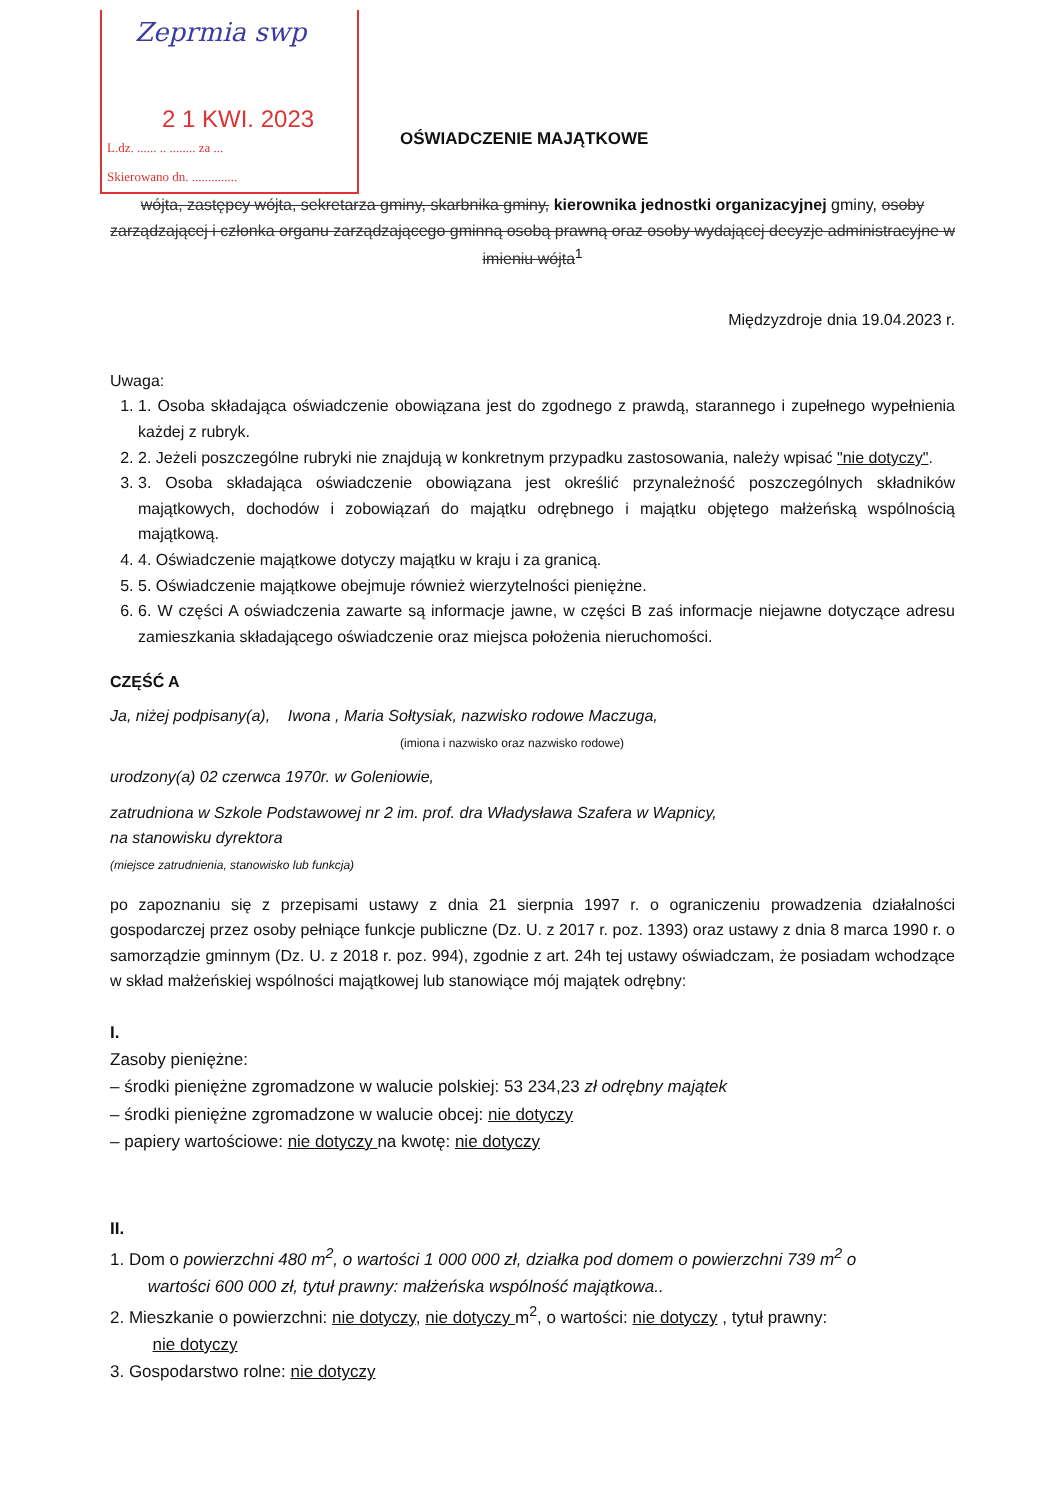2 1 KWI. 2023
L.dz. ...... .. ........ za ...
Skierowano dn. ..............
Zeprmia swp
OŚWIADCZENIE MAJĄTKOWE
wójta, zastępcy wójta, sekretarza gminy, skarbnika gminy, kierownika jednostki organizacyjnej gminy, osoby zarządzającej i członka organu zarządzającego gminną osobą prawną oraz osoby wydającej decyzje administracyjne w imieniu wójta<sup>1</sup>
Międzyzdroje dnia 19.04.2023 r.
Uwaga:
1. 1. Osoba składająca oświadczenie obowiązana jest do zgodnego z prawdą, starannego i zupełnego wypełnienia każdej z rubryk.
2. 2. Jeżeli poszczególne rubryki nie znajdują w konkretnym przypadku zastosowania, należy wpisać "nie dotyczy".
3. 3. Osoba składająca oświadczenie obowiązana jest określić przynależność poszczególnych składników majątkowych, dochodów i zobowiązań do majątku odrębnego i majątku objętego małżeńską wspólnością majątkową.
4. 4. Oświadczenie majątkowe dotyczy majątku w kraju i za granicą.
5. 5. Oświadczenie majątkowe obejmuje również wierzytelności pieniężne.
6. 6. W części A oświadczenia zawarte są informacje jawne, w części B zaś informacje niejawne dotyczące adresu zamieszkania składającego oświadczenie oraz miejsca położenia nieruchomości.
CZĘŚĆ A
Ja, niżej podpisany(a), Iwona , Maria Sołtysiak, nazwisko rodowe Maczuga,
(imiona i nazwisko oraz nazwisko rodowe)
urodzony(a) 02 czerwca 1970r. w Goleniowie,
zatrudniona w Szkole Podstawowej nr 2 im. prof. dra Władysława Szafera w Wapnicy,
na stanowisku dyrektora
(miejsce zatrudnienia, stanowisko lub funkcja)
po zapoznaniu się z przepisami ustawy z dnia 21 sierpnia 1997 r. o ograniczeniu prowadzenia działalności gospodarczej przez osoby pełniące funkcje publiczne (Dz. U. z 2017 r. poz. 1393) oraz ustawy z dnia 8 marca 1990 r. o samorządzie gminnym (Dz. U. z 2018 r. poz. 994), zgodnie z art. 24h tej ustawy oświadczam, że posiadam wchodzące w skład małżeńskiej wspólności majątkowej lub stanowiące mój majątek odrębny:
I.
Zasoby pieniężne:
– środki pieniężne zgromadzone w walucie polskiej: 53 234,23 zł odrębny majątek
– środki pieniężne zgromadzone w walucie obcej: nie dotyczy
– papiery wartościowe: nie dotyczy na kwotę: nie dotyczy
II.
1. Dom o powierzchni 480 m<sup>2</sup>, o wartości 1 000 000 zł, działka pod domem o powierzchni 739 m<sup>2</sup> o
wartości 600 000 zł, tytuł prawny: małżeńska wspólność majątkowa..
2. Mieszkanie o powierzchni: nie dotyczy, nie dotyczy m<sup>2</sup>, o wartości: nie dotyczy , tytuł prawny:
nie dotyczy
3. Gospodarstwo rolne: nie dotyczy